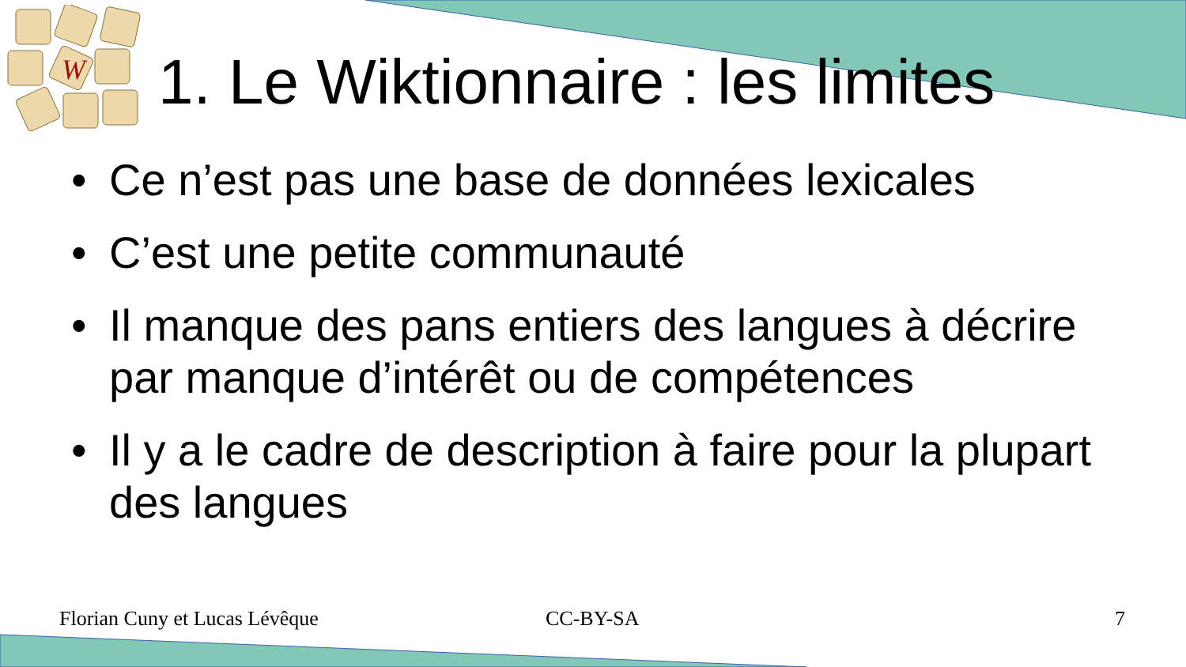W
1. Le Wiktionnaire : les limites
• Ce n’est pas une base de données lexicales
• C’est une petite communauté
• Il manque des pans entiers des langues à décrire par manque d’intérêt ou de compétences
• Il y a le cadre de description à faire pour la plupart des langues
Florian Cuny et Lucas Lévêque CC-BY-SA 7